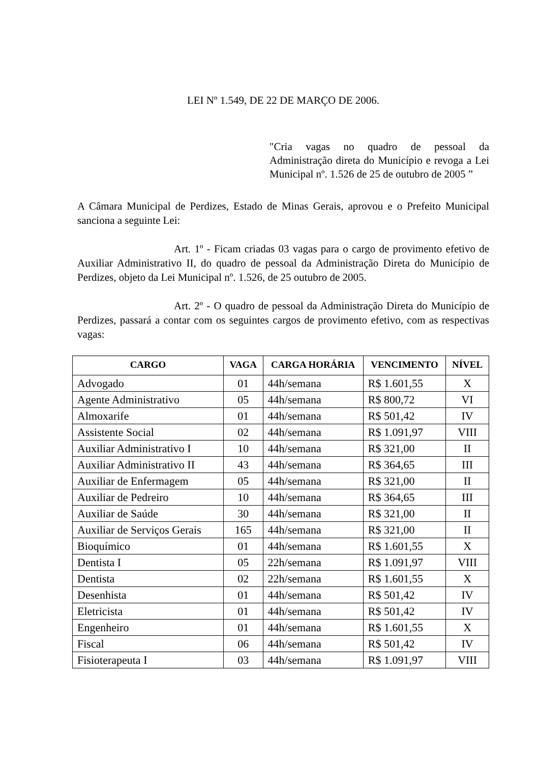LEI Nº 1.549, DE 22 DE MARÇO DE 2006.
"Cria vagas no quadro de pessoal da Administração direta do Município e revoga a Lei Municipal nº. 1.526 de 25 de outubro de 2005 ”
A Câmara Municipal de Perdizes, Estado de Minas Gerais, aprovou e o Prefeito Municipal sanciona a seguinte Lei:
Art. 1º - Ficam criadas 03 vagas para o cargo de provimento efetivo de Auxiliar Administrativo II, do quadro de pessoal da Administração Direta do Município de Perdizes, objeto da Lei Municipal nº. 1.526, de 25 outubro de 2005.
Art. 2º - O quadro de pessoal da Administração Direta do Município de Perdizes, passará a contar com os seguintes cargos de provimento efetivo, com as respectivas vagas:
| CARGO | VAGA | CARGA HORÁRIA | VENCIMENTO | NÍVEL |
| --- | --- | --- | --- | --- |
| Advogado | 01 | 44h/semana | R$ 1.601,55 | X |
| Agente Administrativo | 05 | 44h/semana | R$ 800,72 | VI |
| Almoxarife | 01 | 44h/semana | R$ 501,42 | IV |
| Assistente Social | 02 | 44h/semana | R$ 1.091,97 | VIII |
| Auxiliar Administrativo I | 10 | 44h/semana | R$ 321,00 | II |
| Auxiliar Administrativo II | 43 | 44h/semana | R$ 364,65 | III |
| Auxiliar de Enfermagem | 05 | 44h/semana | R$ 321,00 | II |
| Auxiliar de Pedreiro | 10 | 44h/semana | R$ 364,65 | III |
| Auxiliar de Saúde | 30 | 44h/semana | R$ 321,00 | II |
| Auxiliar de Serviços Gerais | 165 | 44h/semana | R$ 321,00 | II |
| Bioquímico | 01 | 44h/semana | R$ 1.601,55 | X |
| Dentista I | 05 | 22h/semana | R$ 1.091,97 | VIII |
| Dentista | 02 | 22h/semana | R$ 1.601,55 | X |
| Desenhista | 01 | 44h/semana | R$ 501,42 | IV |
| Eletricista | 01 | 44h/semana | R$ 501,42 | IV |
| Engenheiro | 01 | 44h/semana | R$ 1.601,55 | X |
| Fiscal | 06 | 44h/semana | R$ 501,42 | IV |
| Fisioterapeuta I | 03 | 44h/semana | R$ 1.091,97 | VIII |